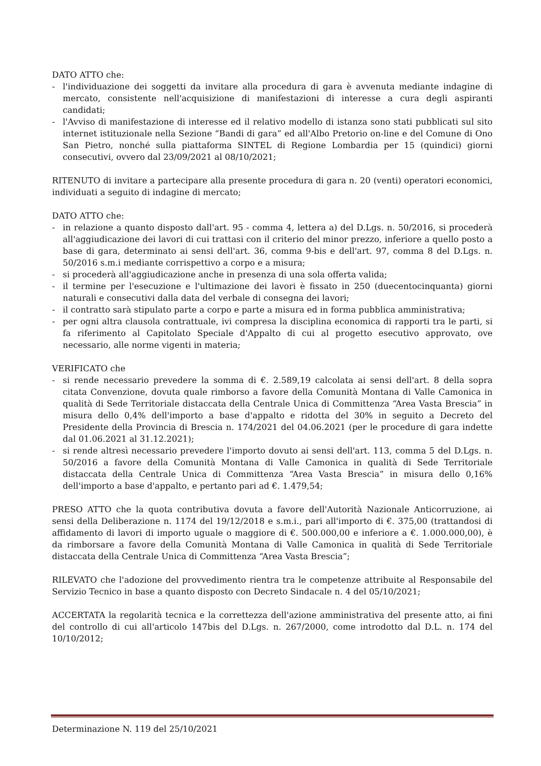DATO ATTO che:
- l'individuazione dei soggetti da invitare alla procedura di gara è avvenuta mediante indagine di mercato, consistente nell'acquisizione di manifestazioni di interesse a cura degli aspiranti candidati;
- l'Avviso di manifestazione di interesse ed il relativo modello di istanza sono stati pubblicati sul sito internet istituzionale nella Sezione “Bandi di gara” ed all'Albo Pretorio on-line e del Comune di Ono San Pietro, nonché sulla piattaforma SINTEL di Regione Lombardia per 15 (quindici) giorni consecutivi, ovvero dal 23/09/2021 al 08/10/2021;
RITENUTO di invitare a partecipare alla presente procedura di gara n. 20 (venti) operatori economici, individuati a seguito di indagine di mercato;
DATO ATTO che:
- in relazione a quanto disposto dall'art. 95 - comma 4, lettera a) del D.Lgs. n. 50/2016, si procederà all'aggiudicazione dei lavori di cui trattasi con il criterio del minor prezzo, inferiore a quello posto a base di gara, determinato ai sensi dell'art. 36, comma 9-bis e dell'art. 97, comma 8 del D.Lgs. n. 50/2016 s.m.i mediante corrispettivo a corpo e a misura;
- si procederà all'aggiudicazione anche in presenza di una sola offerta valida;
- il termine per l'esecuzione e l'ultimazione dei lavori è fissato in 250 (duecentocinquanta) giorni naturali e consecutivi dalla data del verbale di consegna dei lavori;
- il contratto sarà stipulato parte a corpo e parte a misura ed in forma pubblica amministrativa;
- per ogni altra clausola contrattuale, ivi compresa la disciplina economica di rapporti tra le parti, si fa riferimento al Capitolato Speciale d'Appalto di cui al progetto esecutivo approvato, ove necessario, alle norme vigenti in materia;
VERIFICATO che
- si rende necessario prevedere la somma di €. 2.589,19 calcolata ai sensi dell'art. 8 della sopra citata Convenzione, dovuta quale rimborso a favore della Comunità Montana di Valle Camonica in qualità di Sede Territoriale distaccata della Centrale Unica di Committenza “Area Vasta Brescia” in misura dello 0,4% dell'importo a base d'appalto e ridotta del 30% in seguito a Decreto del Presidente della Provincia di Brescia n. 174/2021 del 04.06.2021 (per le procedure di gara indette dal 01.06.2021 al 31.12.2021);
- si rende altresì necessario prevedere l'importo dovuto ai sensi dell'art. 113, comma 5 del D.Lgs. n. 50/2016 a favore della Comunità Montana di Valle Camonica in qualità di Sede Territoriale distaccata della Centrale Unica di Committenza “Area Vasta Brescia” in misura dello 0,16% dell'importo a base d'appalto, e pertanto pari ad €. 1.479,54;
PRESO ATTO che la quota contributiva dovuta a favore dell'Autorità Nazionale Anticorruzione, ai sensi della Deliberazione n. 1174 del 19/12/2018 e s.m.i., pari all'importo di €. 375,00 (trattandosi di affidamento di lavori di importo uguale o maggiore di €. 500.000,00 e inferiore a €. 1.000.000,00), è da rimborsare a favore della Comunità Montana di Valle Camonica in qualità di Sede Territoriale distaccata della Centrale Unica di Committenza “Area Vasta Brescia”;
RILEVATO che l'adozione del provvedimento rientra tra le competenze attribuite al Responsabile del Servizio Tecnico in base a quanto disposto con Decreto Sindacale n. 4 del 05/10/2021;
ACCERTATA la regolarità tecnica e la correttezza dell'azione amministrativa del presente atto, ai fini del controllo di cui all'articolo 147bis del D.Lgs. n. 267/2000, come introdotto dal D.L. n. 174 del 10/10/2012;
Determinazione N. 119 del 25/10/2021